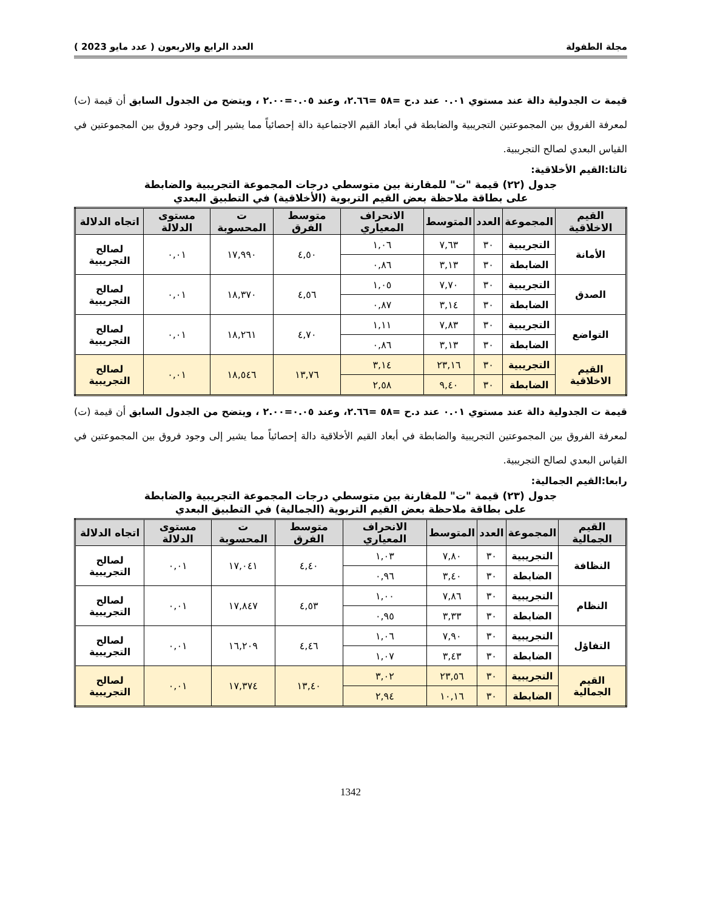مجلة الطفولة العدد الرابع والاربعون ( عدد مايو 2023 )
قيمة ت الجدولية دالة عند مستوي ٠.٠١ عند د.ح =٥٨ =٢.٦٦، وعند ٠.٠٥=٢.٠٠ ، ويتضح من الجدول السابق أن قيمة (ت) لمعرفة الفروق بين المجموعتين التجريبية والضابطة في أبعاد القيم الاجتماعية دالة إحصائياً مما يشير إلى وجود فروق بين المجموعتين في القياس البعدي لصالح التجريبية.
ثالثا:القيم الأخلاقية:
جدول (٢٢) قيمة "ت" للمقارنة بين متوسطي درجات المجموعة التجريبية والضابطة
على بطاقة ملاحظة بعض القيم التربوية (الأخلاقية) في التطبيق البعدي
| القيم الاخلاقية | المجموعة | العدد | المتوسط | الانحراف المعياري | متوسط الفرق | ت المحسوبة | مستوى الدلالة | اتجاه الدلالة |
| --- | --- | --- | --- | --- | --- | --- | --- | --- |
| الأمانة | التجريبية | ٣٠ | ٧,٦٣ | ١,٠٦ | ٤,٥٠ | ١٧,٩٩٠ | ٠,٠١ | لصالح التجريبية |
| | الضابطة | ٣٠ | ٣,١٣ | ٠,٨٦ | | | | |
| الصدق | التجريبية | ٣٠ | ٧,٧٠ | ١,٠٥ | ٤,٥٦ | ١٨,٣٧٠ | ٠,٠١ | لصالح التجريبية |
| | الضابطة | ٣٠ | ٣,١٤ | ٠,٨٧ | | | | |
| التواضع | التجريبية | ٣٠ | ٧,٨٣ | ١,١١ | ٤,٧٠ | ١٨,٢٦١ | ٠,٠١ | لصالح التجريبية |
| | الضابطة | ٣٠ | ٣,١٣ | ٠,٨٦ | | | | |
| القيم الاخلاقية | التجريبية | ٣٠ | ٢٣,١٦ | ٣,١٤ | ١٣,٧٦ | ١٨,٥٤٦ | ٠,٠١ | لصالح التجريبية |
| | الضابطة | ٣٠ | ٩,٤٠ | ٢,٥٨ | | | | |
قيمة ت الجدولية دالة عند مستوي ٠.٠١ عند د.ح =٥٨ =٢.٦٦، وعند ٠.٠٥=٢.٠٠ ، ويتضح من الجدول السابق أن قيمة (ت) لمعرفة الفروق بين المجموعتين التجريبية والضابطة في أبعاد القيم الأخلاقية دالة إحصائياً مما يشير إلى وجود فروق بين المجموعتين في القياس البعدي لصالح التجريبية.
رابعا:القيم الجمالية:
جدول (٢٣) قيمة "ت" للمقارنة بين متوسطي درجات المجموعة التجريبية والضابطة
على بطاقة ملاحظة بعض القيم التربوية (الجمالية) في التطبيق البعدي
| القيم الجمالية | المجموعة | العدد | المتوسط | الانحراف المعياري | متوسط الفرق | ت المحسوبة | مستوى الدلالة | اتجاه الدلالة |
| --- | --- | --- | --- | --- | --- | --- | --- | --- |
| النظافة | التجريبية | ٣٠ | ٧,٨٠ | ١,٠٣ | ٤,٤٠ | ١٧,٠٤١ | ٠,٠١ | لصالح التجريبية |
| | الضابطة | ٣٠ | ٣,٤٠ | ٠,٩٦ | | | | |
| النظام | التجريبية | ٣٠ | ٧,٨٦ | ١,٠٠ | ٤,٥٣ | ١٧,٨٤٧ | ٠,٠١ | لصالح التجريبية |
| | الضابطة | ٣٠ | ٣,٣٣ | ٠,٩٥ | | | | |
| التفاؤل | التجريبية | ٣٠ | ٧,٩٠ | ١,٠٦ | ٤,٤٦ | ١٦,٢٠٩ | ٠,٠١ | لصالح التجريبية |
| | الضابطة | ٣٠ | ٣,٤٣ | ١,٠٧ | | | | |
| القيم الجمالية | التجريبية | ٣٠ | ٢٣,٥٦ | ٣,٠٢ | ١٣,٤٠ | ١٧,٣٧٤ | ٠,٠١ | لصالح التجريبية |
| | الضابطة | ٣٠ | ١٠,١٦ | ٢,٩٤ | | | | |
1342